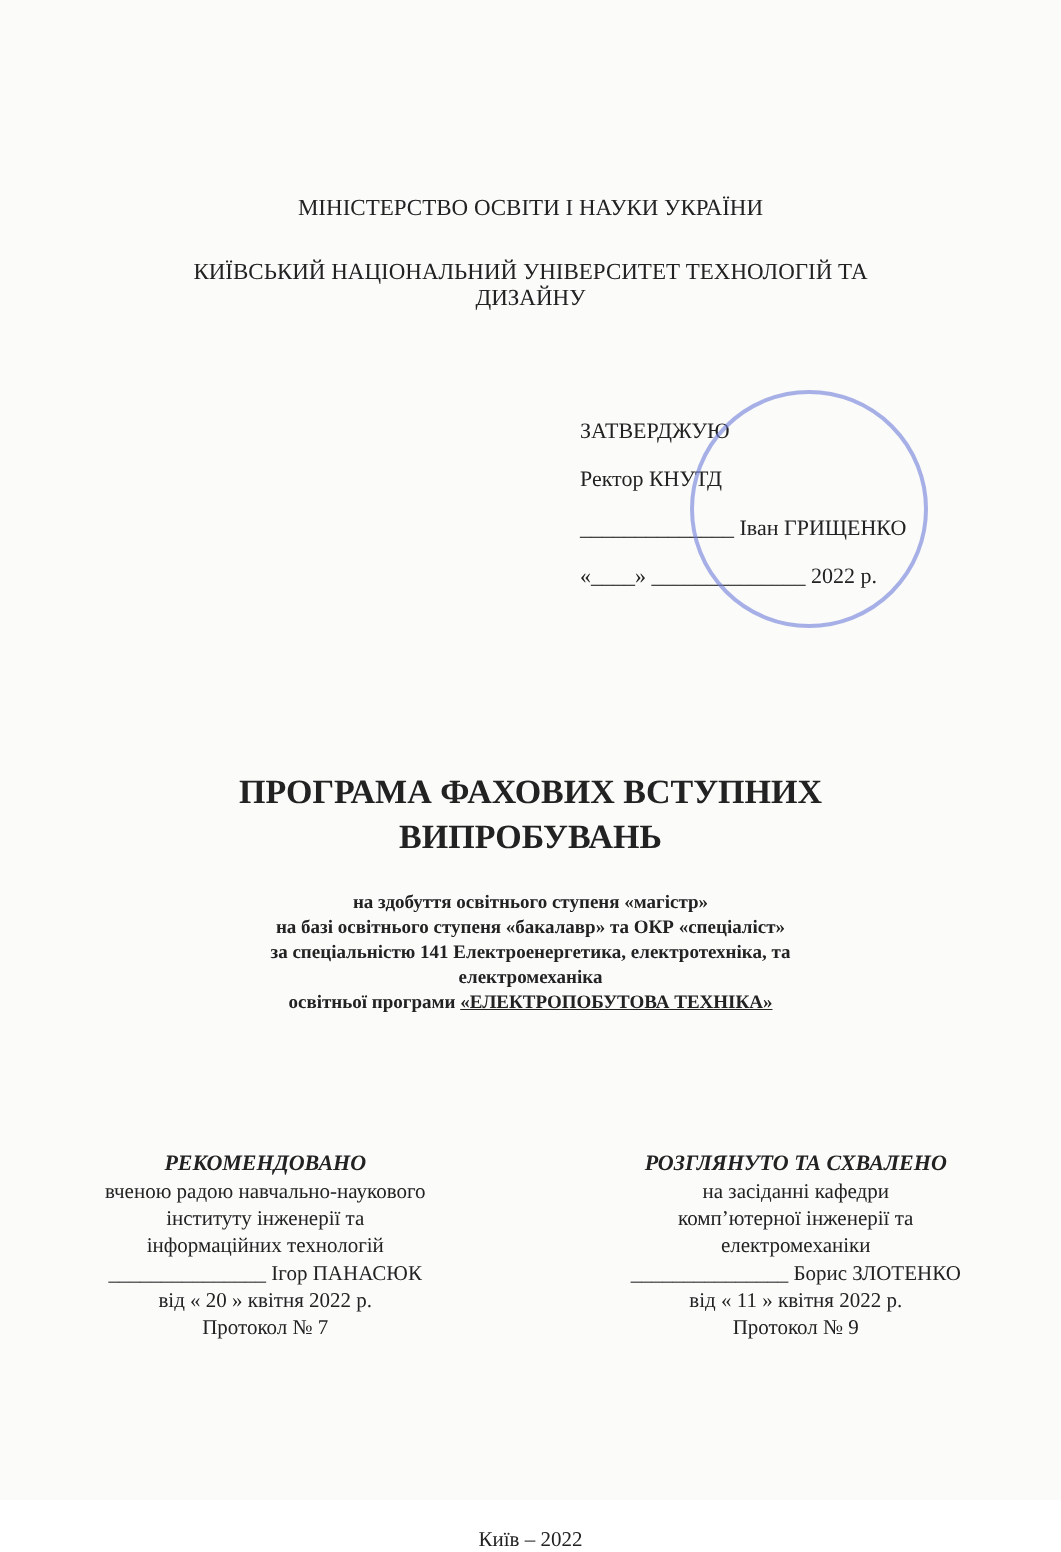МІНІСТЕРСТВО ОСВІТИ І НАУКИ УКРАЇНИ
КИЇВСЬКИЙ НАЦІОНАЛЬНИЙ УНІВЕРСИТЕТ ТЕХНОЛОГІЙ ТА
ДИЗАЙНУ
ЗАТВЕРДЖУЮ
Ректор КНУТД
______________ Іван ГРИЩЕНКО
«____» ______________ 2022 р.
ПРОГРАМА ФАХОВИХ ВСТУПНИХ
ВИПРОБУВАНЬ
на здобуття освітнього ступеня «магістр»
на базі освітнього ступеня «бакалавр» та ОКР «спеціаліст»
за спеціальністю 141 Електроенергетика, електротехніка, та
електромеханіка
освітньої програми «ЕЛЕКТРОПОБУТОВА ТЕХНІКА»
РЕКОМЕНДОВАНО
вченою радою навчально-наукового
інституту інженерії та
інформаційних технологій
_______________ Ігор ПАНАСЮК
від « 20 » квітня 2022 р.
Протокол № 7
РОЗГЛЯНУТО ТА СХВАЛЕНО
на засіданні кафедри
комп’ютерної інженерії та
електромеханіки
_______________ Борис ЗЛОТЕНКО
від « 11 » квітня 2022 р.
Протокол № 9
Київ – 2022